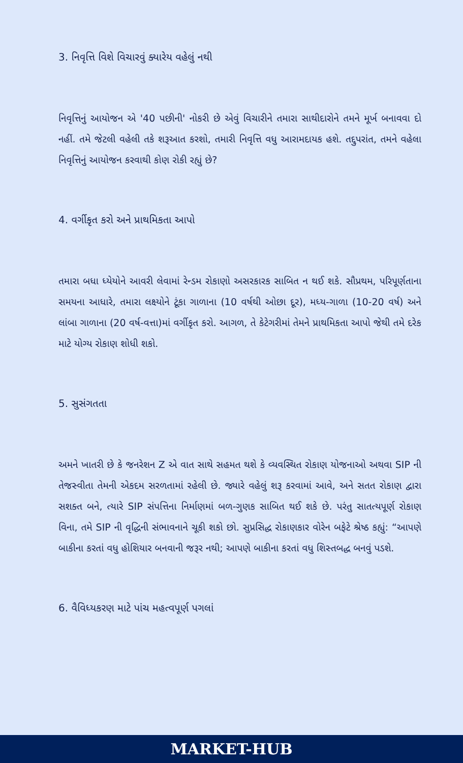3. નિવૃત્તિ વિશે વિચારવું ક્યારેય વહેલું નથી
નિવૃત્તિનું આયોજન એ '40 પછીની' નોકરી છે એવું વિચારીને તમારા સાથીદારોને તમને મૂર્ખ બનાવવા દો નહીં. તમે જેટલી વહેલી તકે શરૂઆત કરશો, તમારી નિવૃત્તિ વધુ આરામદાયક હશે. તદ્દુપરાંત, તમને વહેલા નિવૃત્તિનું આયોજન કરવાથી કોણ રોકી રહ્યું છે?
4. વર્ગીકૃત કરો અને પ્રાથમિકતા આપો
તમારા બધા ધ્યેયોને આવરી લેવામાં રેન્ડમ રોકાણો અસરકારક સાબિત ન થઈ શકે. સૌપ્રથમ, પરિપૂર્ણતાના સમયના આધારે, તમારા લક્ષ્યોને ટૂંકા ગાળાના (10 વર્ષથી ઓછા દૂર), મધ્ય-ગાળા (10-20 વર્ષ) અને લાંબા ગાળાના (20 વર્ષ-વત્તા)માં વર્ગીકૃત કરો. આગળ, તે કેટેગરીમાં તેમને પ્રાથમિકતા આપો જેથી તમે દરેક માટે યોગ્ય રોકાણ શોધી શકો.
5. સુસંગતતા
અમને ખાતરી છે કે જનરેશન Z એ વાત સાથે સહમત થશે કે વ્યવસ્થિત રોકાણ યોજનાઓ અથવા SIP ની તેજસ્વીતા તેમની એકદમ સરળતામાં રહેલી છે. જ્યારે વહેલું શરૂ કરવામાં આવે, અને સતત રોકાણ દ્વારા સશક્ત બને, ત્યારે SIP સંપત્તિના નિર્માણમાં બળ-ગુણક સાબિત થઈ શકે છે. પરંતુ સાતત્યપૂર્ણ રોકાણ વિના, તમે SIP ની વૃદ્ધિની સંભાવનાને ચૂકી શકો છો. સુપ્રસિદ્ધ રોકાણકાર વોરેન બફેટે શ્રેષ્ઠ કહ્યું: “આપણે બાકીના કરતાં વધુ હોશિયાર બનવાની જરૂર નથી; આપણે બાકીના કરતાં વધુ શિસ્તબદ્ધ બનવું પડશે.
6. વૈવિધ્યકરણ માટે પાંચ મહત્વપૂર્ણ પગલાં
MARKET-HUB